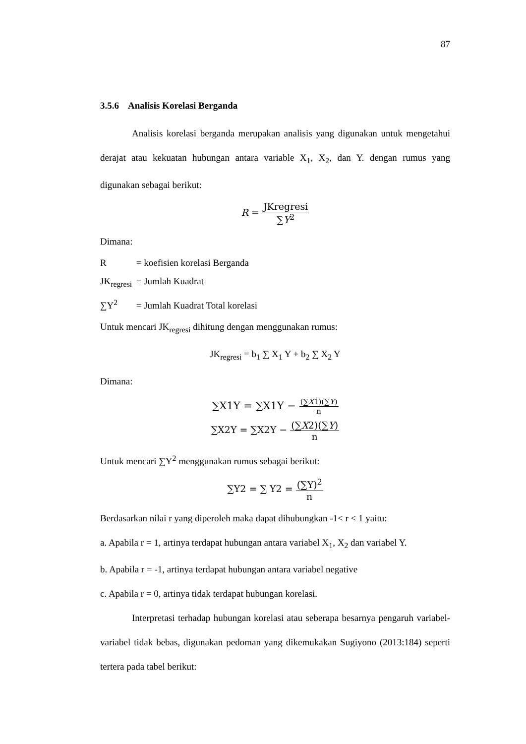87
3.5.6 Analisis Korelasi Berganda
Analisis korelasi berganda merupakan analisis yang digunakan untuk mengetahui derajat atau kekuatan hubungan antara variable X<sub>1</sub>, X<sub>2</sub>, dan Y. dengan rumus yang digunakan sebagai berikut:
R = JKregresi ∑Y<sup>2</sup>
Dimana:
R = koefisien korelasi Berganda
JK<sub>regresi</sub> = Jumlah Kuadrat
∑Y<sup>2</sup> = Jumlah Kuadrat Total korelasi
Untuk mencari JK<sub>regresi</sub> dihitung dengan menggunakan rumus:
JK<sub>regresi</sub> = b<sub>1</sub> ∑ X<sub>1</sub> Y + b<sub>2</sub> ∑ X<sub>2</sub> Y
Dimana:
∑X1Y = ∑X1Y − (∑X1)(∑Y) n
∑X2Y = ∑X2Y − (∑X2)(∑Y) n
Untuk mencari ∑Y<sup>2</sup> menggunakan rumus sebagai berikut:
∑Y2 = ∑ Y2 = (∑Y)<sup>2</sup> n
Berdasarkan nilai r yang diperoleh maka dapat dihubungkan -1< r < 1 yaitu:
a. Apabila r = 1, artinya terdapat hubungan antara variabel X<sub>1</sub>, X<sub>2</sub> dan variabel Y.
b. Apabila r = -1, artinya terdapat hubungan antara variabel negative
c. Apabila r = 0, artinya tidak terdapat hubungan korelasi.
Interpretasi terhadap hubungan korelasi atau seberapa besarnya pengaruh variabel-variabel tidak bebas, digunakan pedoman yang dikemukakan Sugiyono (2013:184) seperti tertera pada tabel berikut: